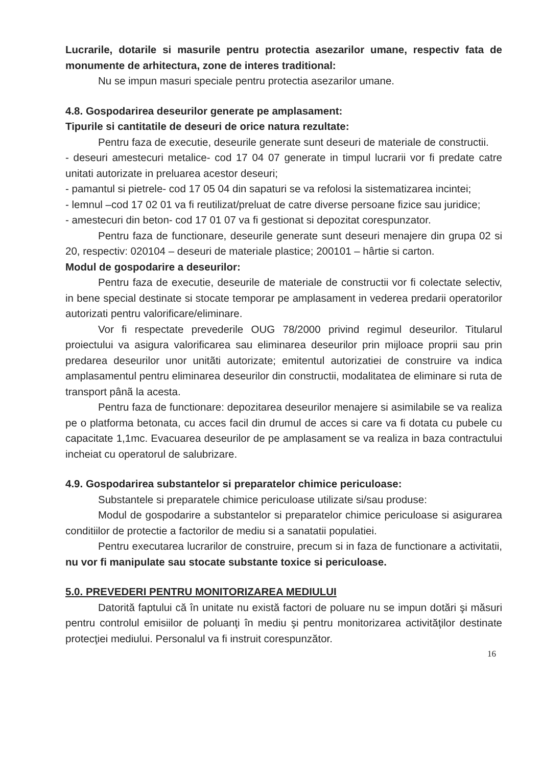Lucrarile, dotarile si masurile pentru protectia asezarilor umane, respectiv fata de monumente de arhitectura, zone de interes traditional:
Nu se impun masuri speciale pentru protectia asezarilor umane.
4.8. Gospodarirea deseurilor generate pe amplasament:
Tipurile si cantitatile de deseuri de orice natura rezultate:
Pentru faza de executie, deseurile generate sunt deseuri de materiale de constructii.
- deseuri amestecuri metalice- cod 17 04 07 generate in timpul lucrarii vor fi predate catre unitati autorizate in preluarea acestor deseuri;
- pamantul si pietrele- cod 17 05 04 din sapaturi se va refolosi la sistematizarea incintei;
- lemnul –cod 17 02 01 va fi reutilizat/preluat de catre diverse persoane fizice sau juridice;
- amestecuri din beton- cod 17 01 07 va fi gestionat si depozitat corespunzator.
Pentru faza de functionare, deseurile generate sunt deseuri menajere din grupa 02 si 20, respectiv: 020104 – deseuri de materiale plastice; 200101 – hârtie si carton.
Modul de gospodarire a deseurilor:
Pentru faza de executie, deseurile de materiale de constructii vor fi colectate selectiv, in bene special destinate si stocate temporar pe amplasament in vederea predarii operatorilor autorizati pentru valorificare/eliminare.
Vor fi respectate prevederile OUG 78/2000 privind regimul deseurilor. Titularul proiectului va asigura valorificarea sau eliminarea deseurilor prin mijloace proprii sau prin predarea deseurilor unor unitãti autorizate; emitentul autorizatiei de construire va indica amplasamentul pentru eliminarea deseurilor din constructii, modalitatea de eliminare si ruta de transport pânã la acesta.
Pentru faza de functionare: depozitarea deseurilor menajere si asimilabile se va realiza pe o platforma betonata, cu acces facil din drumul de acces si care va fi dotata cu pubele cu capacitate 1,1mc. Evacuarea deseurilor de pe amplasament se va realiza in baza contractului incheiat cu operatorul de salubrizare.
4.9. Gospodarirea substantelor si preparatelor chimice periculoase:
Substantele si preparatele chimice periculoase utilizate si/sau produse:
Modul de gospodarire a substantelor si preparatelor chimice periculoase si asigurarea conditiilor de protectie a factorilor de mediu si a sanatatii populatiei.
Pentru executarea lucrarilor de construire, precum si in faza de functionare a activitatii, nu vor fi manipulate sau stocate substante toxice si periculoase.
5.0. PREVEDERI PENTRU MONITORIZAREA MEDIULUI
Datorită faptului că în unitate nu există factori de poluare nu se impun dotări şi măsuri pentru controlul emisiilor de poluanţi în mediu şi pentru monitorizarea activităţilor destinate protecţiei mediului. Personalul va fi instruit corespunzător.
16